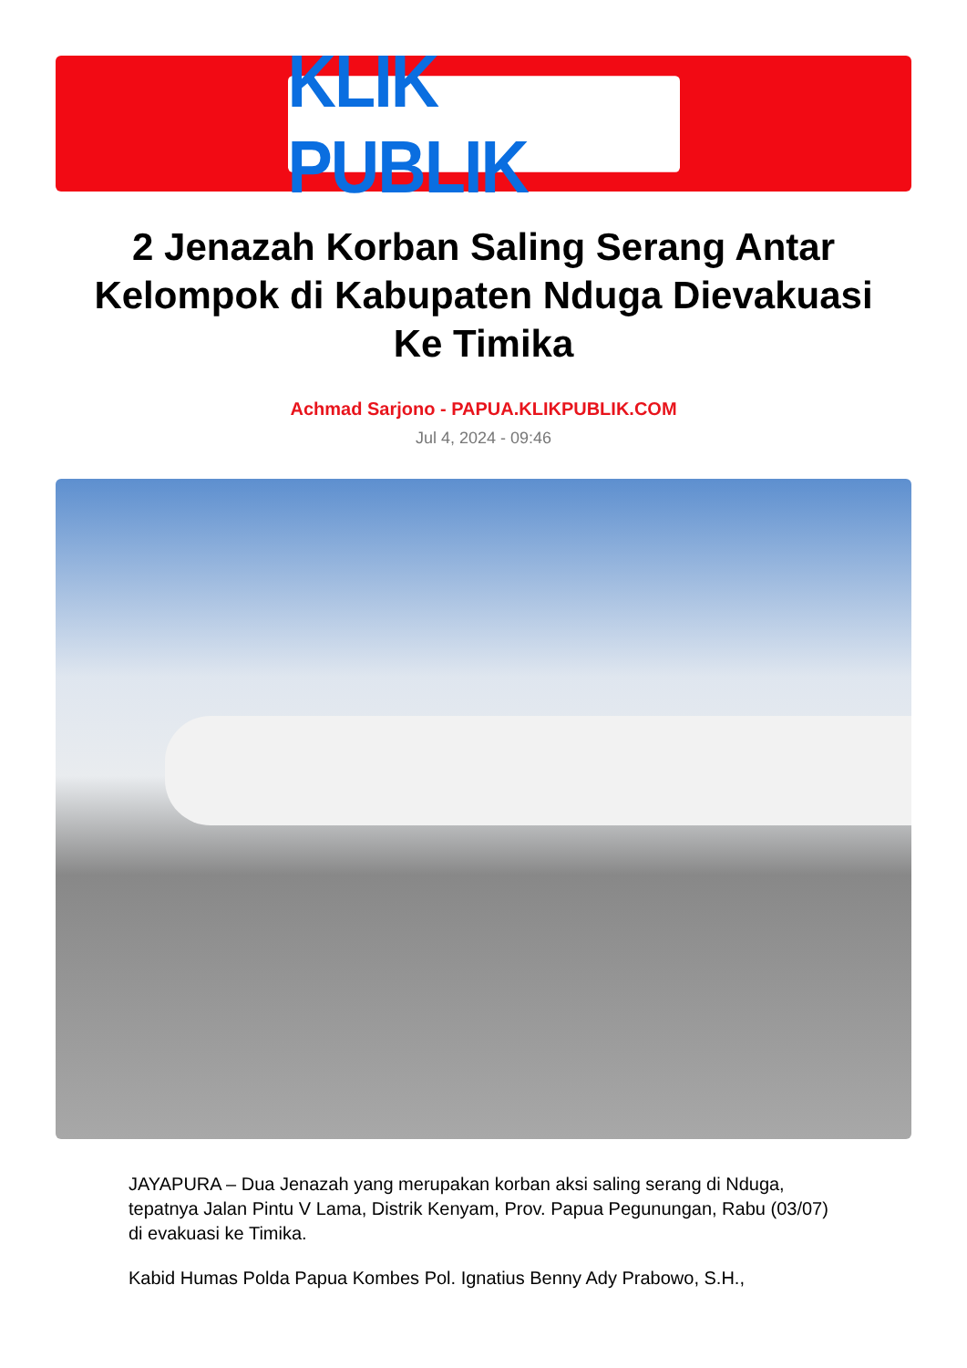KLIK PUBLIK
2 Jenazah Korban Saling Serang Antar Kelompok di Kabupaten Nduga Dievakuasi Ke Timika
Achmad Sarjono - PAPUA.KLIKPUBLIK.COM
Jul 4, 2024 - 09:46
JAYAPURA – Dua Jenazah yang merupakan korban aksi saling serang di Nduga, tepatnya Jalan Pintu V Lama, Distrik Kenyam, Prov. Papua Pegunungan, Rabu (03/07) di evakuasi ke Timika.
Kabid Humas Polda Papua Kombes Pol. Ignatius Benny Ady Prabowo, S.H.,